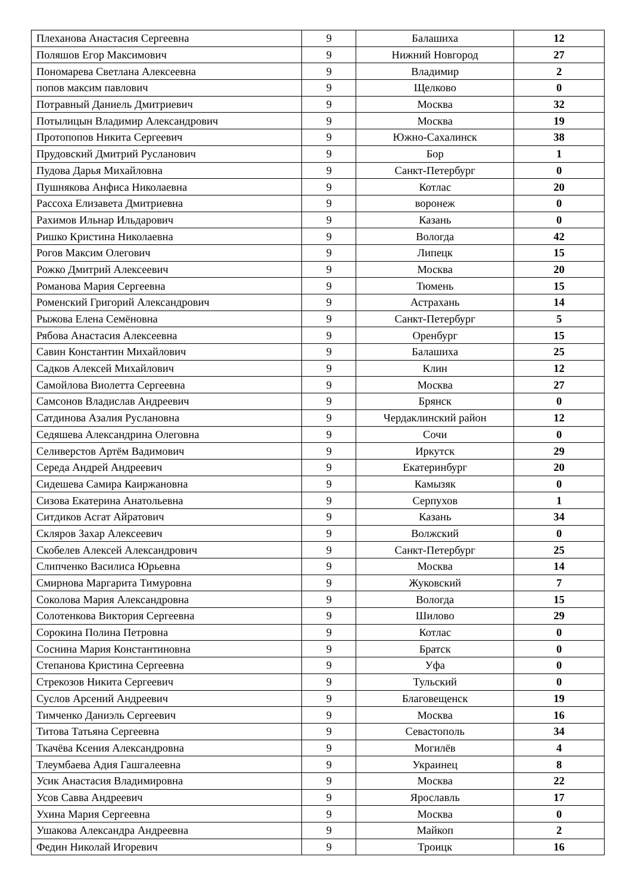| Плеханова Анастасия Сергеевна | 9 | Балашиха | 12 |
| Поляшов Егор Максимович | 9 | Нижний Новгород | 27 |
| Пономарева Светлана Алексеевна | 9 | Владимир | 2 |
| попов максим павлович | 9 | Щелково | 0 |
| Потравный Даниель Дмитриевич | 9 | Москва | 32 |
| Потылицын Владимир Александрович | 9 | Москва | 19 |
| Протопопов Никита Сергеевич | 9 | Южно-Сахалинск | 38 |
| Прудовский Дмитрий Русланович | 9 | Бор | 1 |
| Пудова Дарья Михайловна | 9 | Санкт-Петербург | 0 |
| Пушнякова Анфиса Николаевна | 9 | Котлас | 20 |
| Рассоха Елизавета Дмитриевна | 9 | воронеж | 0 |
| Рахимов Ильнар Ильдарович | 9 | Казань | 0 |
| Ришко Кристина Николаевна | 9 | Вологда | 42 |
| Рогов Максим Олегович | 9 | Липецк | 15 |
| Рожко Дмитрий Алексеевич | 9 | Москва | 20 |
| Романова Мария Сергеевна | 9 | Тюмень | 15 |
| Роменский Григорий Александрович | 9 | Астрахань | 14 |
| Рыжова Елена Семёновна | 9 | Санкт-Петербург | 5 |
| Рябова Анастасия Алексеевна | 9 | Оренбург | 15 |
| Савин Константин Михайлович | 9 | Балашиха | 25 |
| Садков Алексей Михайлович | 9 | Клин | 12 |
| Самойлова Виолетта Сергеевна | 9 | Москва | 27 |
| Самсонов Владислав Андреевич | 9 | Брянск | 0 |
| Сатдинова Азалия Руслановна | 9 | Чердаклинский район | 12 |
| Седяшева Александрина Олеговна | 9 | Сочи | 0 |
| Селиверстов Артём Вадимович | 9 | Иркутск | 29 |
| Середа Андрей Андреевич | 9 | Екатеринбург | 20 |
| Сидешева Самира Каиржановна | 9 | Камызяк | 0 |
| Сизова Екатерина Анатольевна | 9 | Серпухов | 1 |
| Ситдиков Асгат Айратович | 9 | Казань | 34 |
| Скляров Захар Алексеевич | 9 | Волжский | 0 |
| Скобелев Алексей Александрович | 9 | Санкт-Петербург | 25 |
| Слипченко Василиса Юрьевна | 9 | Москва | 14 |
| Смирнова Маргарита Тимуровна | 9 | Жуковский | 7 |
| Соколова Мария Александровна | 9 | Вологда | 15 |
| Солотенкова Виктория Сергеевна | 9 | Шилово | 29 |
| Сорокина Полина Петровна | 9 | Котлас | 0 |
| Соснина Мария Константиновна | 9 | Братск | 0 |
| Степанова Кристина Сергеевна | 9 | Уфа | 0 |
| Стрекозов Никита Сергеевич | 9 | Тульский | 0 |
| Суслов Арсений Андреевич | 9 | Благовещенск | 19 |
| Тимченко Даниэль Сергеевич | 9 | Москва | 16 |
| Титова Татьяна Сергеевна | 9 | Севастополь | 34 |
| Ткачёва Ксения Александровна | 9 | Могилёв | 4 |
| Тлеумбаева Адия Гашгалеевна | 9 | Украинец | 8 |
| Усик Анастасия Владимировна | 9 | Москва | 22 |
| Усов Савва Андреевич | 9 | Ярославль | 17 |
| Ухина Мария Сергеевна | 9 | Москва | 0 |
| Ушакова Александра Андреевна | 9 | Майкоп | 2 |
| Федин Николай Игоревич | 9 | Троицк | 16 |